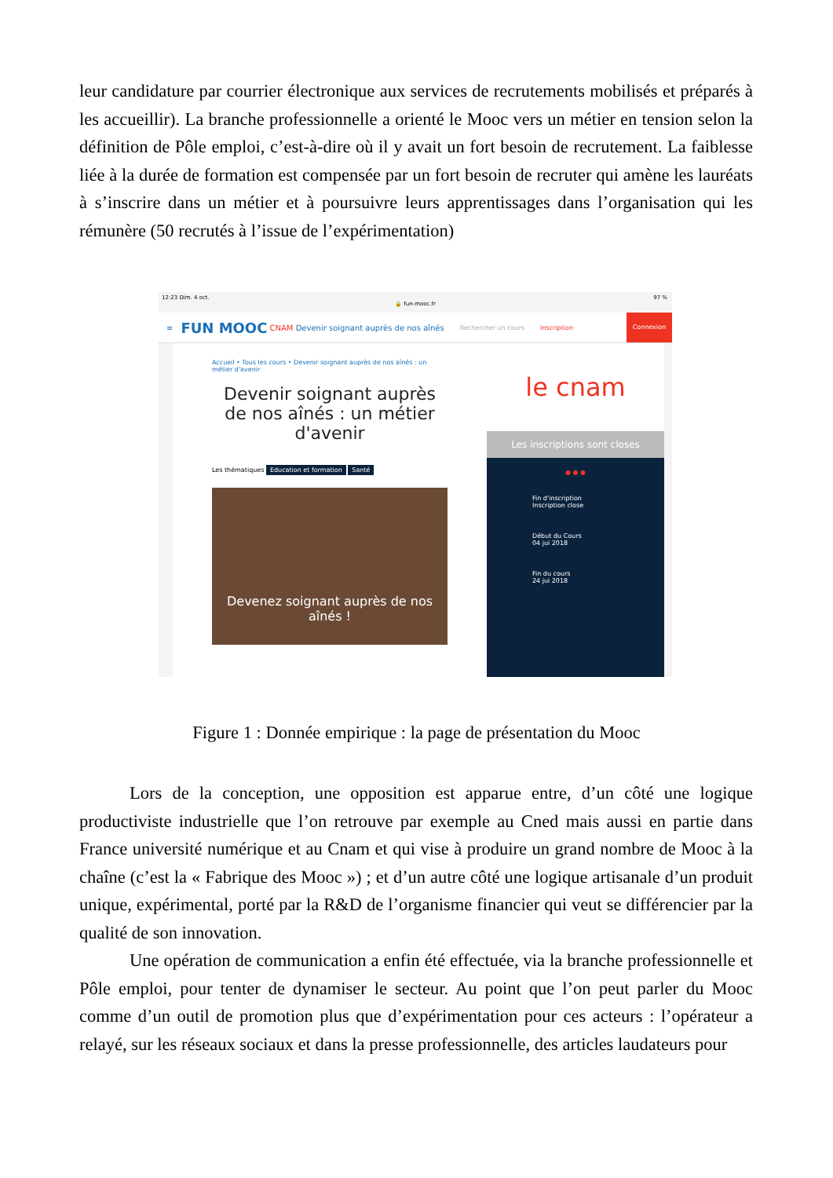leur candidature par courrier électronique aux services de recrutements mobilisés et préparés à les accueillir). La branche professionnelle a orienté le Mooc vers un métier en tension selon la définition de Pôle emploi, c’est-à-dire où il y avait un fort besoin de recrutement. La faiblesse liée à la durée de formation est compensée par un fort besoin de recruter qui amène les lauréats à s’inscrire dans un métier et à poursuivre leurs apprentissages dans l’organisation qui les rémunère (50 recrutés à l’issue de l’expérimentation)
12:23 Dim. 4 oct. 97 %
🔒 fun-mooc.fr
≡ FUN MOOC CNAM Devenir soignant auprès de nos aînés Rechercher un cours Inscription Connexion
Accueil • Tous les cours • Devenir soignant auprès de nos aînés : un métier d'avenir
Devenir soignant auprès de nos aînés : un métier d'avenir
Les thématiques Education et formation Santé
Devenez soignant auprès de nos aînés !
le cnam
Les inscriptions sont closes
● ● ●
Fin d'inscription
Inscription close
Début du Cours
04 jui 2018
Fin du cours
24 jui 2018
Figure 1 : Donnée empirique : la page de présentation du Mooc
Lors de la conception, une opposition est apparue entre, d’un côté une logique productiviste industrielle que l’on retrouve par exemple au Cned mais aussi en partie dans France université numérique et au Cnam et qui vise à produire un grand nombre de Mooc à la chaîne (c’est la « Fabrique des Mooc ») ; et d’un autre côté une logique artisanale d’un produit unique, expérimental, porté par la R&D de l’organisme financier qui veut se différencier par la qualité de son innovation.
Une opération de communication a enfin été effectuée, via la branche professionnelle et Pôle emploi, pour tenter de dynamiser le secteur. Au point que l’on peut parler du Mooc comme d’un outil de promotion plus que d’expérimentation pour ces acteurs : l’opérateur a relayé, sur les réseaux sociaux et dans la presse professionnelle, des articles laudateurs pour